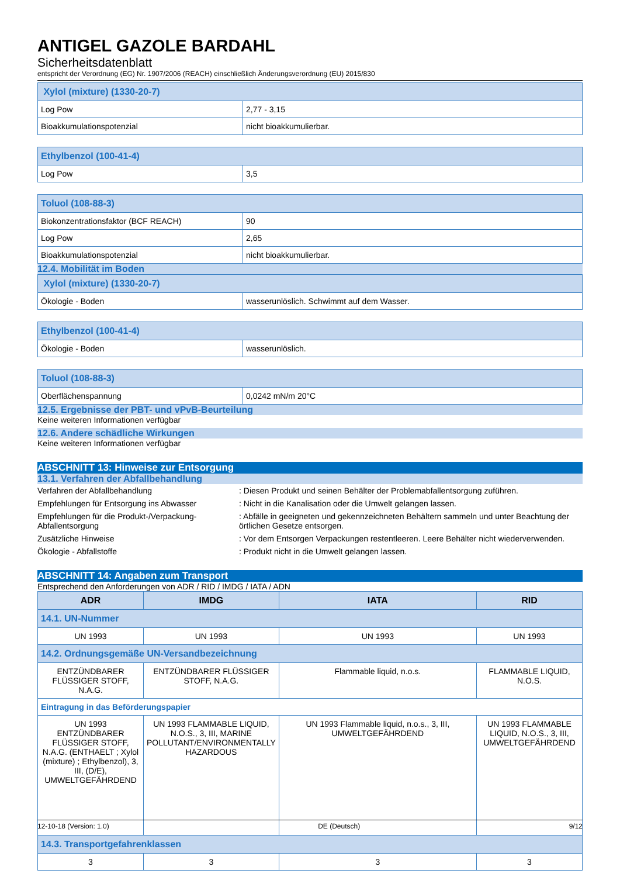ANTIGEL GAZOLE BARDAHL
Sicherheitsdatenblatt
entspricht der Verordnung (EG) Nr. 1907/2006 (REACH) einschließlich Änderungsverordnung (EU) 2015/830
| Xylol (mixture) (1330-20-7) | |
| Log Pow | 2,77 - 3,15 |
| Bioakkumulationspotenzial | nicht bioakkumulierbar. |
| Ethylbenzol (100-41-4) | |
| Log Pow | 3,5 |
| Toluol (108-88-3) | |
| Biokonzentrationsfaktor (BCF REACH) | 90 |
| Log Pow | 2,65 |
| Bioakkumulationspotenzial | nicht bioakkumulierbar. |
12.4. Mobilität im Boden
| Xylol (mixture) (1330-20-7) | |
| Ökologie - Boden | wasserunlöslich. Schwimmt auf dem Wasser. |
| Ethylbenzol (100-41-4) | |
| Ökologie - Boden | wasserunlöslich. |
| Toluol (108-88-3) | |
| Oberflächenspannung | 0,0242 mN/m 20°C |
12.5. Ergebnisse der PBT- und vPvB-Beurteilung
Keine weiteren Informationen verfügbar
12.6. Andere schädliche Wirkungen
Keine weiteren Informationen verfügbar
ABSCHNITT 13: Hinweise zur Entsorgung
13.1. Verfahren der Abfallbehandlung
Verfahren der Abfallbehandlung : Diesen Produkt und seinen Behälter der Problemabfallentsorgung zuführen.
Empfehlungen für Entsorgung ins Abwasser : Nicht in die Kanalisation oder die Umwelt gelangen lassen.
Empfehlungen für die Produkt-/Verpackung-Abfallentsorgung
: Abfälle in geeigneten und gekennzeichneten Behältern sammeln und unter Beachtung der örtlichen Gesetze entsorgen.
Zusätzliche Hinweise : Vor dem Entsorgen Verpackungen restentleeren. Leere Behälter nicht wiederverwenden.
Ökologie - Abfallstoffe : Produkt nicht in die Umwelt gelangen lassen.
ABSCHNITT 14: Angaben zum Transport
Entsprechend den Anforderungen von ADR / RID / IMDG / IATA / ADN
| ADR | IMDG | IATA | RID |
| --- | --- | --- | --- |
| 14.1. UN-Nummer | | | |
| UN 1993 | UN 1993 | UN 1993 | UN 1993 |
| 14.2. Ordnungsgemäße UN-Versandbezeichnung | | | |
| ENTZÜNDBARER FLÜSSIGER STOFF, N.A.G. | ENTZÜNDBARER FLÜSSIGER STOFF, N.A.G. | Flammable liquid, n.o.s. | FLAMMABLE LIQUID, N.O.S. |
| Eintragung in das Beförderungspapier | | | |
| UN 1993 ENTZÜNDBARER FLÜSSIGER STOFF, N.A.G. (ENTHAELT ; Xylol (mixture) ; Ethylbenzol), 3, III, (D/E), UMWELTGEFÄHRDEND | UN 1993 FLAMMABLE LIQUID, N.O.S., 3, III, MARINE POLLUTANT/ENVIRONMENTALLY HAZARDOUS | UN 1993 Flammable liquid, n.o.s., 3, III, UMWELTGEFÄHRDEND | UN 1993 FLAMMABLE LIQUID, N.O.S., 3, III, UMWELTGEFÄHRDEND |
| 14.3. Transportgefahrenklassen | | | |
| 3 | 3 | 3 | 3 |
12-10-18 (Version: 1.0) DE (Deutsch) 9/12